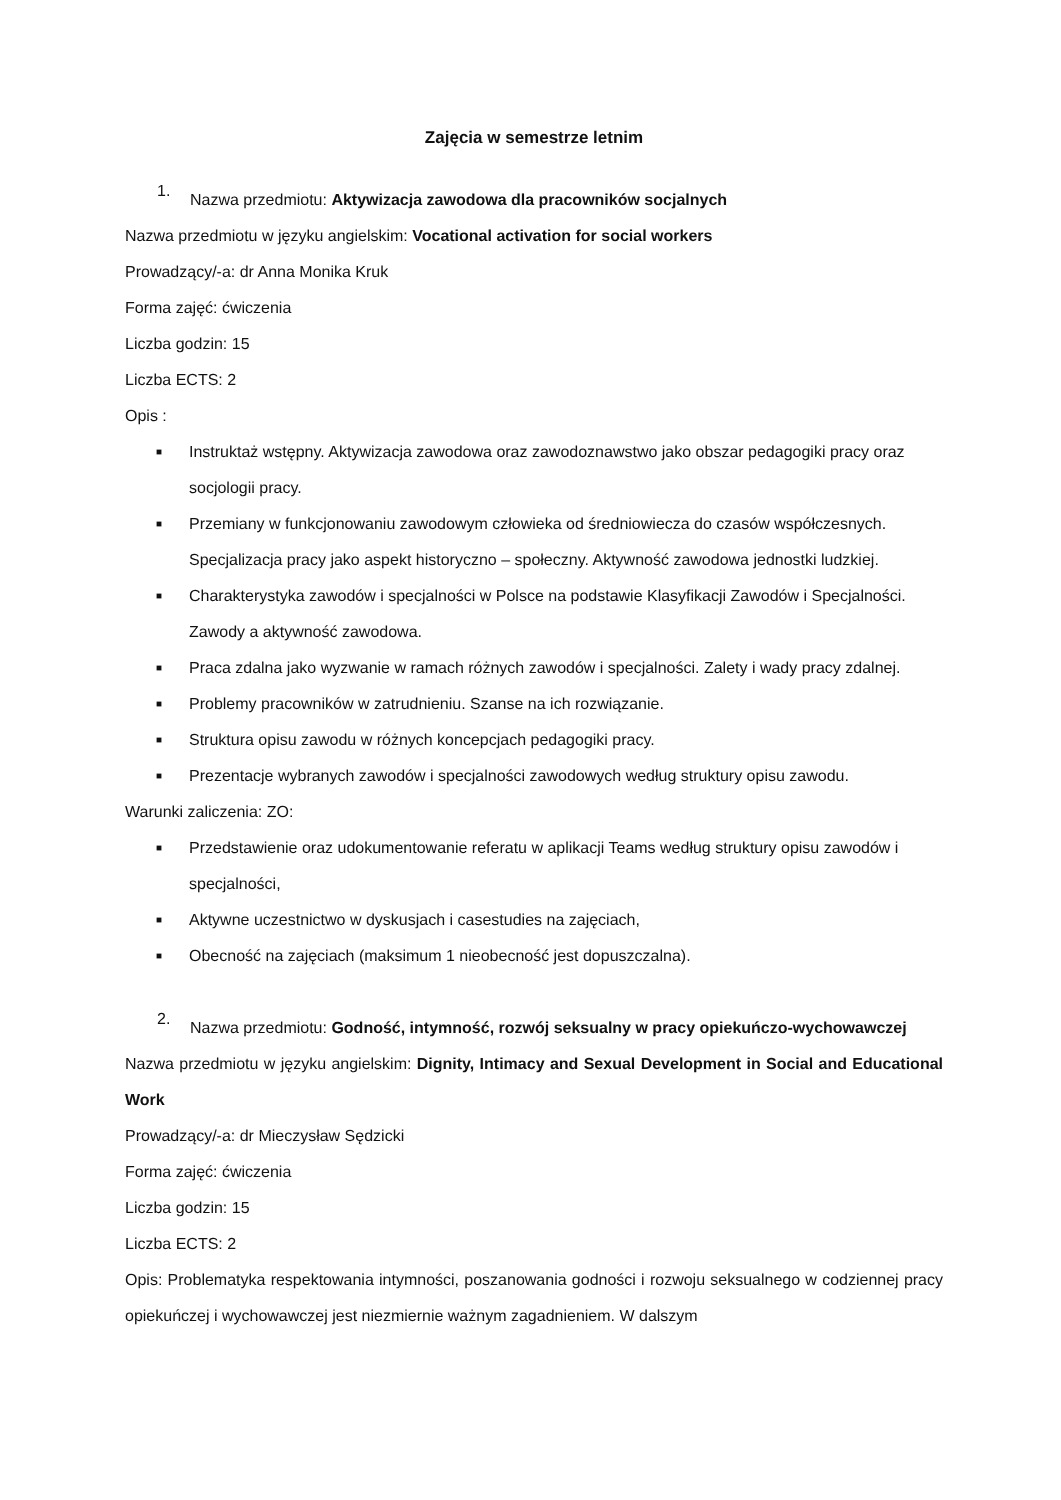Zajęcia w semestrze letnim
1.
Nazwa przedmiotu: Aktywizacja zawodowa dla pracowników socjalnych
Nazwa przedmiotu w języku angielskim: Vocational activation for social workers
Prowadzący/-a: dr Anna Monika Kruk
Forma zajęć: ćwiczenia
Liczba godzin: 15
Liczba ECTS: 2
Opis :
■ Instruktaż wstępny. Aktywizacja zawodowa oraz zawodoznawstwo jako obszar pedagogiki pracy oraz socjologii pracy.
■ Przemiany w funkcjonowaniu zawodowym człowieka od średniowiecza do czasów współczesnych. Specjalizacja pracy jako aspekt historyczno – społeczny. Aktywność zawodowa jednostki ludzkiej.
■ Charakterystyka zawodów i specjalności w Polsce na podstawie Klasyfikacji Zawodów i Specjalności. Zawody a aktywność zawodowa.
■ Praca zdalna jako wyzwanie w ramach różnych zawodów i specjalności. Zalety i wady pracy zdalnej.
■ Problemy pracowników w zatrudnieniu. Szanse na ich rozwiązanie.
■ Struktura opisu zawodu w różnych koncepcjach pedagogiki pracy.
■ Prezentacje wybranych zawodów i specjalności zawodowych według struktury opisu zawodu.
Warunki zaliczenia: ZO:
■ Przedstawienie oraz udokumentowanie referatu w aplikacji Teams według struktury opisu zawodów i specjalności,
■ Aktywne uczestnictwo w dyskusjach i casestudies na zajęciach,
■ Obecność na zajęciach (maksimum 1 nieobecność jest dopuszczalna).
2.
Nazwa przedmiotu: Godność, intymność, rozwój seksualny w pracy opiekuńczo-wychowawczej
Nazwa przedmiotu w języku angielskim: Dignity, Intimacy and Sexual Development in Social and Educational Work
Prowadzący/-a: dr Mieczysław Sędzicki
Forma zajęć: ćwiczenia
Liczba godzin: 15
Liczba ECTS: 2
Opis: Problematyka respektowania intymności, poszanowania godności i rozwoju seksualnego w codziennej pracy opiekuńczej i wychowawczej jest niezmiernie ważnym zagadnieniem. W dalszym